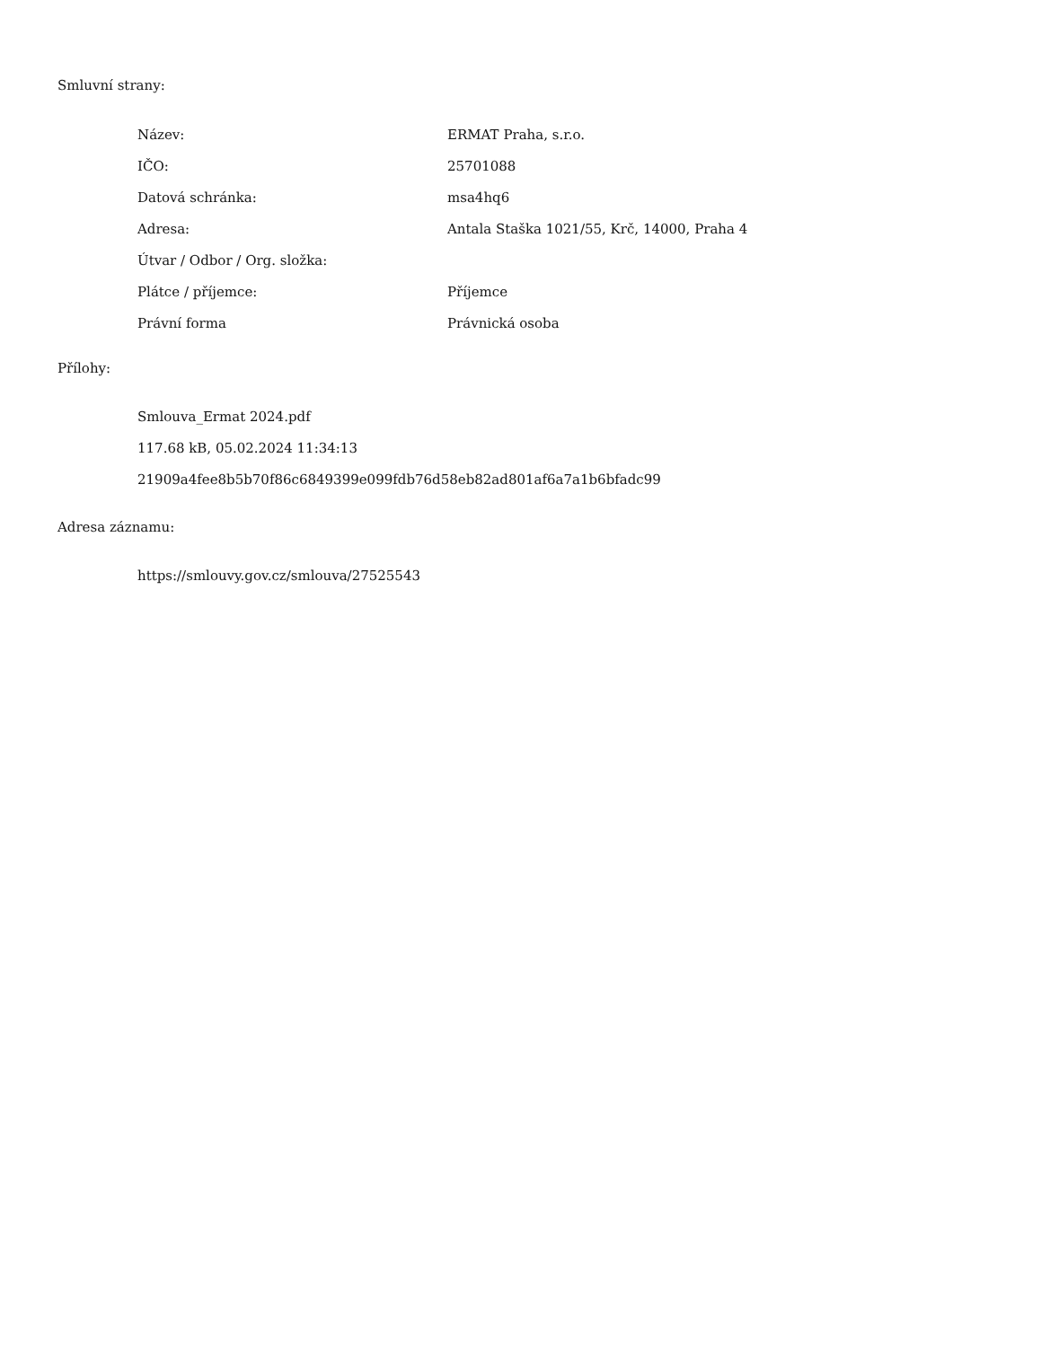Smluvní strany:
| Název: | ERMAT Praha, s.r.o. |
| IČO: | 25701088 |
| Datová schránka: | msa4hq6 |
| Adresa: | Antala Staška 1021/55, Krč, 14000, Praha 4 |
| Útvar / Odbor / Org. složka: | |
| Plátce / příjemce: | Příjemce |
| Právní forma | Právnická osoba |
Přílohy:
Smlouva_Ermat 2024.pdf
117.68 kB, 05.02.2024 11:34:13
21909a4fee8b5b70f86c6849399e099fdb76d58eb82ad801af6a7a1b6bfadc99
Adresa záznamu:
https://smlouvy.gov.cz/smlouva/27525543